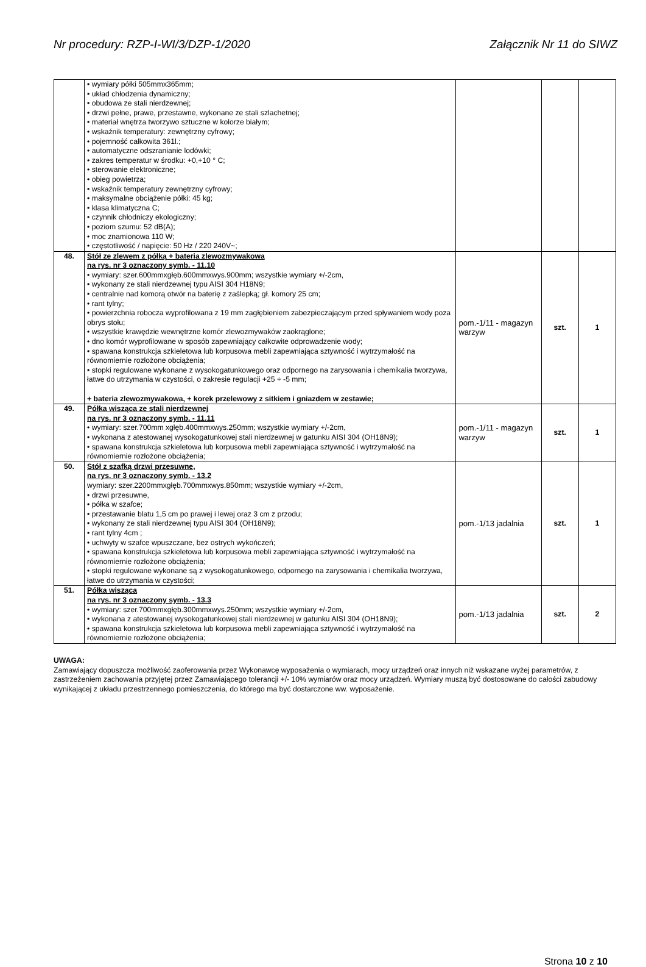Nr procedury: RZP-I-WI/3/DZP-1/2020 Załącznik Nr 11 do SIWZ
| | • wymiary półki 505mmx365mm; • układ chłodzenia dynamiczny; • obudowa ze stali nierdzewnej; • drzwi pełne, prawe, przestawne, wykonane ze stali szlachetnej; • materiał wnętrza tworzywo sztuczne w kolorze białym; • wskaźnik temperatury: zewnętrzny cyfrowy; • pojemność całkowita 361l.; • automatyczne odszranianie lodówki; • zakres temperatur w środku: +0,+10 ° C; • sterowanie elektroniczne; • obieg powietrza; • wskaźnik temperatury zewnętrzny cyfrowy; • maksymalne obciążenie półki: 45 kg; • klasa klimatyczna C; • czynnik chłodniczy ekologiczny; • poziom szumu: 52 dB(A); • moc znamionowa 110 W; • częstotliwość / napięcie: 50 Hz / 220 240V~; | | | |
| 48. | Stół ze zlewem z półką + bateria zlewozmywakowa na rys. nr 3 oznaczony symb. - 11.10 • wymiary: szer.600mmxgłęb.600mmxwys.900mm; wszystkie wymiary +/-2cm, • wykonany ze stali nierdzewnej typu AISI 304 H18N9; • centralnie nad komorą otwór na baterię z zaślepką; gł. komory 25 cm; • rant tylny; • powierzchnia robocza wyprofilowana z 19 mm zagłębieniem zabezpieczającym przed spływaniem wody poza obrys stołu; • wszystkie krawędzie wewnętrzne komór zlewozmywaków zaokrąglone; • dno komór wyprofilowane w sposób zapewniający całkowite odprowadzenie wody; • spawana konstrukcja szkieletowa lub korpusowa mebli zapewniająca sztywność i wytrzymałość na równomiernie rozłożone obciążenia; • stopki regulowane wykonane z wysokogatunkowego oraz odpornego na zarysowania i chemikalia tworzywa, łatwe do utrzymania w czystości, o zakresie regulacji +25 ÷ -5 mm; + bateria zlewozmywakowa, + korek przelewowy z sitkiem i gniazdem w zestawie; | pom.-1/11 - magazyn warzyw | szt. | 1 |
| 49. | Półka wisząca ze stali nierdzewnej na rys. nr 3 oznaczony symb. - 11.11 • wymiary: szer.700mm xgłęb.400mmxwys.250mm; wszystkie wymiary +/-2cm, • wykonana z atestowanej wysokogatunkowej stali nierdzewnej w gatunku AISI 304 (OH18N9); • spawana konstrukcja szkieletowa lub korpusowa mebli zapewniająca sztywność i wytrzymałość na równomiernie rozłożone obciążenia; | pom.-1/11 - magazyn warzyw | szt. | 1 |
| 50. | Stół z szafką drzwi przesuwne, na rys. nr 3 oznaczony symb. - 13.2 wymiary: szer.2200mmxgłęb.700mmxwys.850mm; wszystkie wymiary +/-2cm, • drzwi przesuwne, • półka w szafce; • przestawanie blatu 1,5 cm po prawej i lewej oraz 3 cm z przodu; • wykonany ze stali nierdzewnej typu AISI 304 (OH18N9); • rant tylny 4cm ; • uchwyty w szafce wpuszczane, bez ostrych wykończeń; • spawana konstrukcja szkieletowa lub korpusowa mebli zapewniająca sztywność i wytrzymałość na równomiernie rozłożone obciążenia; • stopki regulowane wykonane są z wysokogatunkowego, odpornego na zarysowania i chemikalia tworzywa, łatwe do utrzymania w czystości; | pom.-1/13 jadalnia | szt. | 1 |
| 51. | Półka wisząca na rys. nr 3 oznaczony symb. - 13.3 • wymiary: szer.700mmxgłęb.300mmxwys.250mm; wszystkie wymiary +/-2cm, • wykonana z atestowanej wysokogatunkowej stali nierdzewnej w gatunku AISI 304 (OH18N9); • spawana konstrukcja szkieletowa lub korpusowa mebli zapewniająca sztywność i wytrzymałość na równomiernie rozłożone obciążenia; | pom.-1/13 jadalnia | szt. | 2 |
UWAGA:
Zamawiający dopuszcza możliwość zaoferowania przez Wykonawcę wyposażenia o wymiarach, mocy urządzeń oraz innych niż wskazane wyżej parametrów, z zastrzeżeniem zachowania przyjętej przez Zamawiającego tolerancji +/- 10% wymiarów oraz mocy urządzeń. Wymiary muszą być dostosowane do całości zabudowy wynikającej z układu przestrzennego pomieszczenia, do którego ma być dostarczone ww. wyposażenie.
Strona 10 z 10